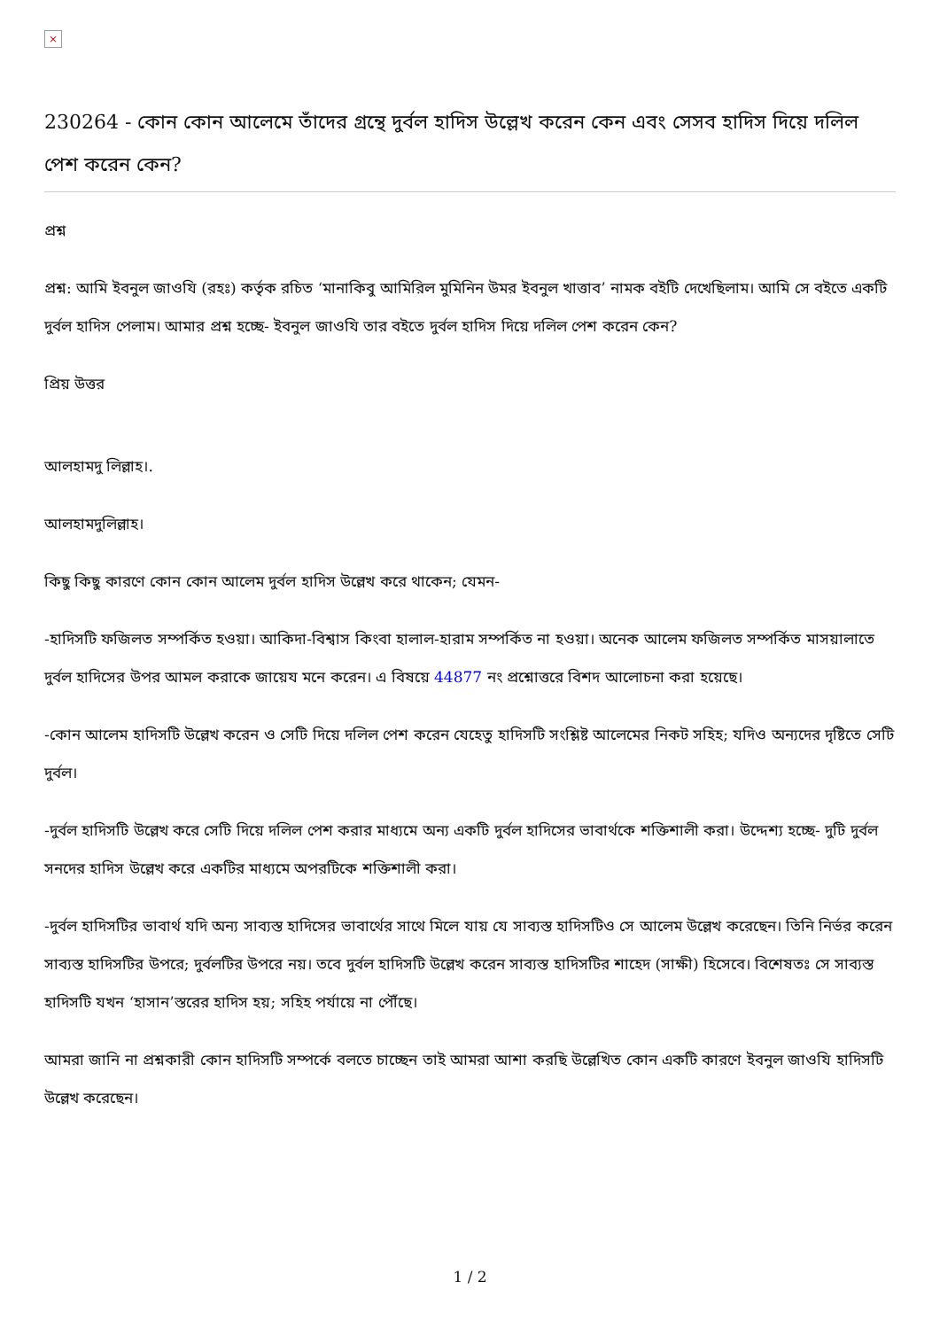×
230264 - কোন কোন আলেমে তাঁদের গ্রন্থে দুর্বল হাদিস উল্লেখ করেন কেন এবং সেসব হাদিস দিয়ে দলিল পেশ করেন কেন?
প্রশ্ন
প্রশ্ন: আমি ইবনুল জাওযি (রহঃ) কর্তৃক রচিত ‘মানাকিবু আমিরিল মুমিনিন উমর ইবনুল খাত্তাব’ নামক বইটি দেখেছিলাম। আমি সে বইতে একটি দুর্বল হাদিস পেলাম। আমার প্রশ্ন হচ্ছে- ইবনুল জাওযি তার বইতে দুর্বল হাদিস দিয়ে দলিল পেশ করেন কেন?
প্রিয় উত্তর
আলহামদু লিল্লাহ।.
আলহামদুলিল্লাহ।
কিছু কিছু কারণে কোন কোন আলেম দুর্বল হাদিস উল্লেখ করে থাকেন; যেমন-
-হাদিসটি ফজিলত সম্পর্কিত হওয়া। আকিদা-বিশ্বাস কিংবা হালাল-হারাম সম্পর্কিত না হওয়া। অনেক আলেম ফজিলত সম্পর্কিত মাসয়ালাতে দুর্বল হাদিসের উপর আমল করাকে জায়েয মনে করেন। এ বিষয়ে 44877 নং প্রশ্নোত্তরে বিশদ আলোচনা করা হয়েছে।
-কোন আলেম হাদিসটি উল্লেখ করেন ও সেটি দিয়ে দলিল পেশ করেন যেহেতু হাদিসটি সংশ্লিষ্ট আলেমের নিকট সহিহ; যদিও অন্যদের দৃষ্টিতে সেটি দুর্বল।
-দুর্বল হাদিসটি উল্লেখ করে সেটি দিয়ে দলিল পেশ করার মাধ্যমে অন্য একটি দুর্বল হাদিসের ভাবার্থকে শক্তিশালী করা। উদ্দেশ্য হচ্ছে- দুটি দুর্বল সনদের হাদিস উল্লেখ করে একটির মাধ্যমে অপরটিকে শক্তিশালী করা।
-দুর্বল হাদিসটির ভাবার্থ যদি অন্য সাব্যস্ত হাদিসের ভাবার্থের সাথে মিলে যায় যে সাব্যস্ত হাদিসটিও সে আলেম উল্লেখ করেছেন। তিনি নির্ভর করেন সাব্যস্ত হাদিসটির উপরে; দুর্বলটির উপরে নয়। তবে দুর্বল হাদিসটি উল্লেখ করেন সাব্যস্ত হাদিসটির শাহেদ (সাক্ষী) হিসেবে। বিশেষতঃ সে সাব্যস্ত হাদিসটি যখন ‘হাসান’স্তরের হাদিস হয়; সহিহ পর্যায়ে না পৌঁছে।
আমরা জানি না প্রশ্নকারী কোন হাদিসটি সম্পর্কে বলতে চাচ্ছেন তাই আমরা আশা করছি উল্লেখিত কোন একটি কারণে ইবনুল জাওযি হাদিসটি উল্লেখ করেছেন।
1 / 2